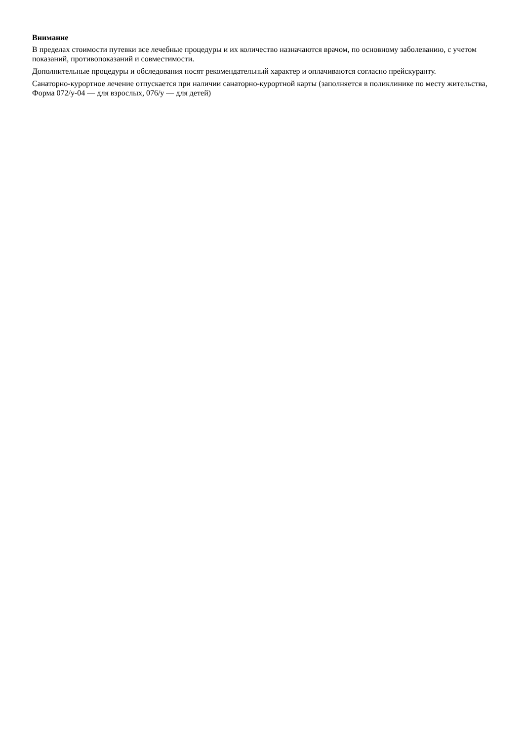Внимание
В пределах стоимости путевки все лечебные процедуры и их количество назначаются врачом, по основному заболеванию, с учетом показаний, противопоказаний и совместимости.
Дополнительные процедуры и обследования носят рекомендательный характер и оплачиваются согласно прейскуранту.
Санаторно-курортное лечение отпускается при наличии санаторно-курортной карты (заполняется в поликлинике по месту жительства, Форма 072/у-04 — для взрослых, 076/у — для детей)